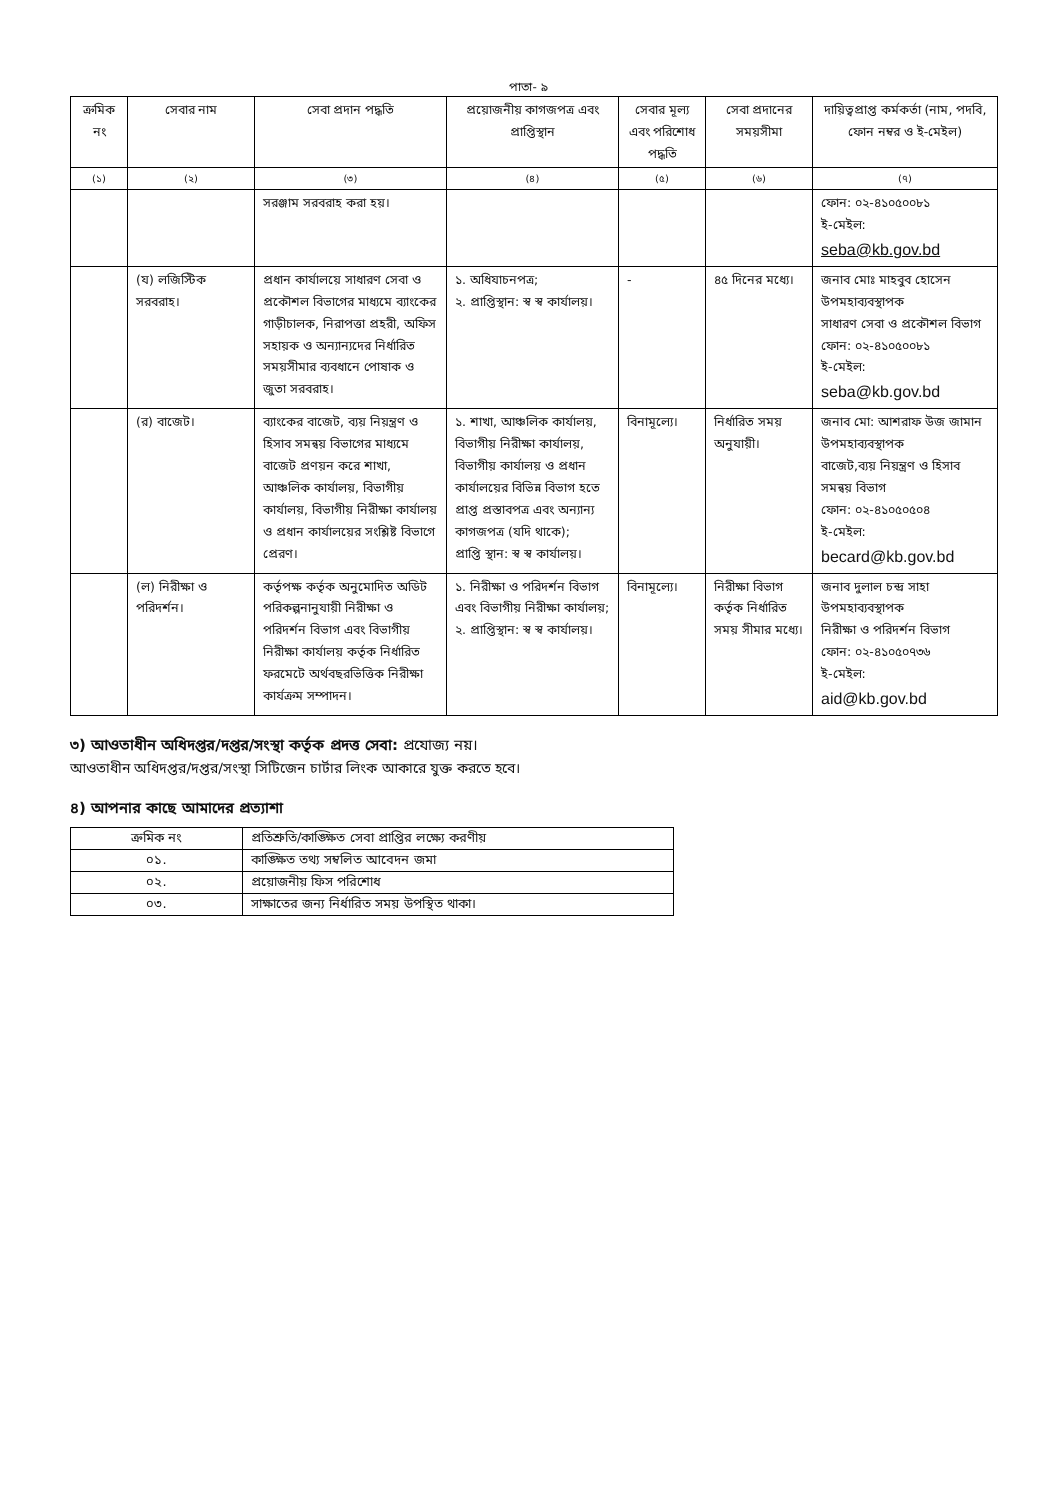পাতা- ৯
| ক্রমিক নং | সেবার নাম | সেবা প্রদান পদ্ধতি | প্রয়োজনীয় কাগজপত্র এবং প্রাপ্তিস্থান | সেবার মূল্য এবং পরিশোধ পদ্ধতি | সেবা প্রদানের সময়সীমা | দায়িত্বপ্রাপ্ত কর্মকর্তা (নাম, পদবি, ফোন নম্বর ও ই-মেইল) |
| --- | --- | --- | --- | --- | --- | --- |
| (১) | (২) | (৩) | (৪) | (৫) | (৬) | (৭) |
| | | সরঞ্জাম সরবরাহ করা হয়। | | | | ফোন: ০২-৪১০৫০০৮১ ই-মেইল: seba@kb.gov.bd |
| | (য) লজিস্টিক সরবরাহ। | প্রধান কার্যালয়ে সাধারণ সেবা ও প্রকৌশল বিভাগের মাধ্যমে ব্যাংকের গাড়ীচালক, নিরাপত্তা প্রহরী, অফিস সহায়ক ও অন্যান্যদের নির্ধারিত সময়সীমার ব্যবধানে পোষাক ও জুতা সরবরাহ। | ১. অধিযাচনপত্র; ২. প্রাপ্তিস্থান: স্ব স্ব কার্যালয়। | - | ৪৫ দিনের মধ্যে। | জনাব মোঃ মাহবুব হোসেন উপমহাব্যবস্থাপক সাধারণ সেবা ও প্রকৌশল বিভাগ ফোন: ০২-৪১০৫০০৮১ ই-মেইল: seba@kb.gov.bd |
| | (র) বাজেট। | ব্যাংকের বাজেট, ব্যয় নিয়ন্ত্রণ ও হিসাব সমন্বয় বিভাগের মাধ্যমে বাজেট প্রণয়ন করে শাখা, আঞ্চলিক কার্যালয়, বিভাগীয় কার্যালয়, বিভাগীয় নিরীক্ষা কার্যালয় ও প্রধান কার্যালয়ের সংশ্লিষ্ট বিভাগে প্রেরণ। | ১. শাখা, আঞ্চলিক কার্যালয়, বিভাগীয় নিরীক্ষা কার্যালয়, বিভাগীয় কার্যালয় ও প্রধান কার্যালয়ের বিভিন্ন বিভাগ হতে প্রাপ্ত প্রস্তাবপত্র এবং অন্যান্য কাগজপত্র (যদি থাকে); প্রাপ্তি স্থান: স্ব স্ব কার্যালয়। | বিনামূল্যে। | নির্ধারিত সময় অনুযায়ী। | জনাব মো: আশরাফ উজ জামান উপমহাব্যবস্থাপক বাজেট,ব্যয় নিয়ন্ত্রণ ও হিসাব সমন্বয় বিভাগ ফোন: ০২-৪১০৫০৫০৪ ই-মেইল: becard@kb.gov.bd |
| | (ল) নিরীক্ষা ও পরিদর্শন। | কর্তৃপক্ষ কর্তৃক অনুমোদিত অডিট পরিকল্পনানুযায়ী নিরীক্ষা ও পরিদর্শন বিভাগ এবং বিভাগীয় নিরীক্ষা কার্যালয় কর্তৃক নির্ধারিত ফরমেটে অর্থবছরভিত্তিক নিরীক্ষা কার্যক্রম সম্পাদন। | ১. নিরীক্ষা ও পরিদর্শন বিভাগ এবং বিভাগীয় নিরীক্ষা কার্যালয়; ২. প্রাপ্তিস্থান: স্ব স্ব কার্যালয়। | বিনামূল্যে। | নিরীক্ষা বিভাগ কর্তৃক নির্ধারিত সময় সীমার মধ্যে। | জনাব দুলাল চন্দ্র সাহা উপমহাব্যবস্থাপক নিরীক্ষা ও পরিদর্শন বিভাগ ফোন: ০২-৪১০৫০৭৩৬ ই-মেইল: aid@kb.gov.bd |
৩) আওতাধীন অধিদপ্তর/দপ্তর/সংস্থা কর্তৃক প্রদত্ত সেবা: প্রযোজ্য নয়।
আওতাধীন অধিদপ্তর/দপ্তর/সংস্থা সিটিজেন চার্টার লিংক আকারে যুক্ত করতে হবে।
৪) আপনার কাছে আমাদের প্রত্যাশা
| ক্রমিক নং | প্রতিশ্রুতি/কাঙ্ক্ষিত সেবা প্রাপ্তির লক্ষ্যে করণীয় |
| --- | --- |
| ০১. | কাঙ্ক্ষিত তথ্য সম্বলিত আবেদন জমা |
| ০২. | প্রয়োজনীয় ফিস পরিশোধ |
| ০৩. | সাক্ষাতের জন্য নির্ধারিত সময় উপস্থিত থাকা। |